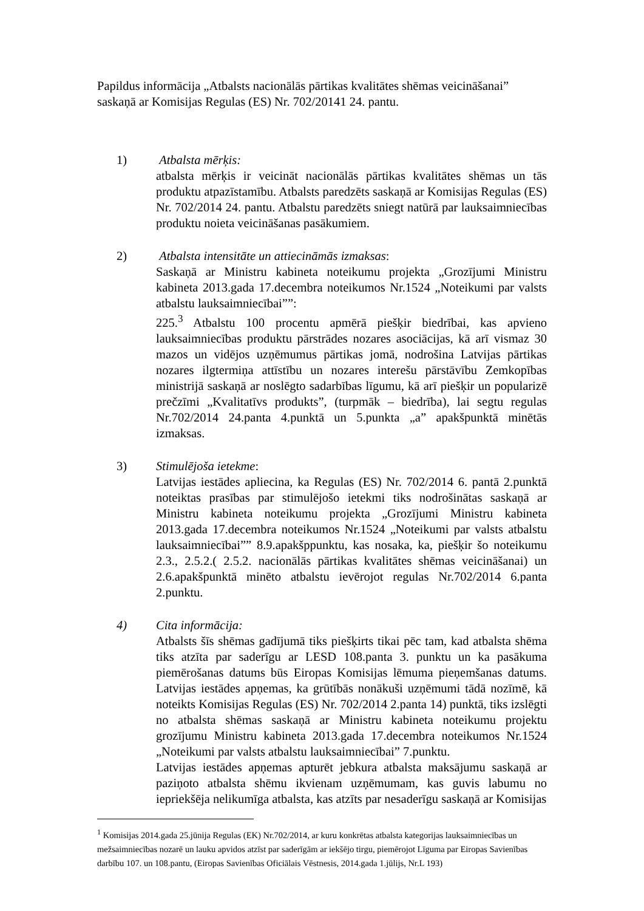Papildus informācija „Atbalsts nacionālās pārtikas kvalitātes shēmas veicināšanai” saskaņā ar Komisijas Regulas (ES) Nr. 702/20141 24. pantu.
1) Atbalsta mērķis:
atbalsta mērķis ir veicināt nacionālās pārtikas kvalitātes shēmas un tās produktu atpazīstamību. Atbalsts paredzēts saskaņā ar Komisijas Regulas (ES) Nr. 702/2014 24. pantu. Atbalstu paredzēts sniegt natūrā par lauksaimniecības produktu noieta veicināšanas pasākumiem.
2) Atbalsta intensitāte un attiecināmās izmaksas:
Saskaņā ar Ministru kabineta noteikumu projekta „Grozījumi Ministru kabineta 2013.gada 17.decembra noteikumos Nr.1524 „Noteikumi par valsts atbalstu lauksaimniecībai””:
225.<sup>3</sup> Atbalstu 100 procentu apmērā piešķir biedrībai, kas apvieno lauksaimniecības produktu pārstrādes nozares asociācijas, kā arī vismaz 30 mazos un vidējos uzņēmumus pārtikas jomā, nodrošina Latvijas pārtikas nozares ilgtermiņa attīstību un nozares interešu pārstāvību Zemkopības ministrijā saskaņā ar noslēgto sadarbības līgumu, kā arī piešķir un popularizē prečzīmi „Kvalitatīvs produkts”, (turpmāk – biedrība), lai segtu regulas Nr.702/2014 24.panta 4.punktā un 5.punkta „a” apakšpunktā minētās izmaksas.
3) Stimulējoša ietekme:
Latvijas iestādes apliecina, ka Regulas (ES) Nr. 702/2014 6. pantā 2.punktā noteiktas prasības par stimulējošo ietekmi tiks nodrošinātas saskaņā ar Ministru kabineta noteikumu projekta „Grozījumi Ministru kabineta 2013.gada 17.decembra noteikumos Nr.1524 „Noteikumi par valsts atbalstu lauksaimniecībai”” 8.9.apakšppunktu, kas nosaka, ka, piešķir šo noteikumu 2.3., 2.5.2.( 2.5.2. nacionālās pārtikas kvalitātes shēmas veicināšanai) un 2.6.apakšpunktā minēto atbalstu ievērojot regulas Nr.702/2014 6.panta 2.punktu.
4) Cita informācija:
Atbalsts šīs shēmas gadījumā tiks piešķirts tikai pēc tam, kad atbalsta shēma tiks atzīta par saderīgu ar LESD 108.panta 3. punktu un ka pasākuma piemērošanas datums būs Eiropas Komisijas lēmuma pieņemšanas datums. Latvijas iestādes apņemas, ka grūtībās nonākuši uzņēmumi tādā nozīmē, kā noteikts Komisijas Regulas (ES) Nr. 702/2014 2.panta 14) punktā, tiks izslēgti no atbalsta shēmas saskaņā ar Ministru kabineta noteikumu projektu grozījumu Ministru kabineta 2013.gada 17.decembra noteikumos Nr.1524 „Noteikumi par valsts atbalstu lauksaimniecībai” 7.punktu.
Latvijas iestādes apņemas apturēt jebkura atbalsta maksājumu saskaņā ar paziņoto atbalsta shēmu ikvienam uzņēmumam, kas guvis labumu no iepriekšēja nelikumīga atbalsta, kas atzīts par nesaderīgu saskaņā ar Komisijas
<sup>1</sup> Komisijas 2014.gada 25.jūnija Regulas (EK) Nr.702/2014, ar kuru konkrētas atbalsta kategorijas lauksaimniecības un mežsaimniecības nozarē un lauku apvidos atzīst par saderīgām ar iekšējo tirgu, piemērojot Līguma par Eiropas Savienības darbību 107. un 108.pantu, (Eiropas Savienības Oficiālais Vēstnesis, 2014.gada 1.jūlijs, Nr.L 193)